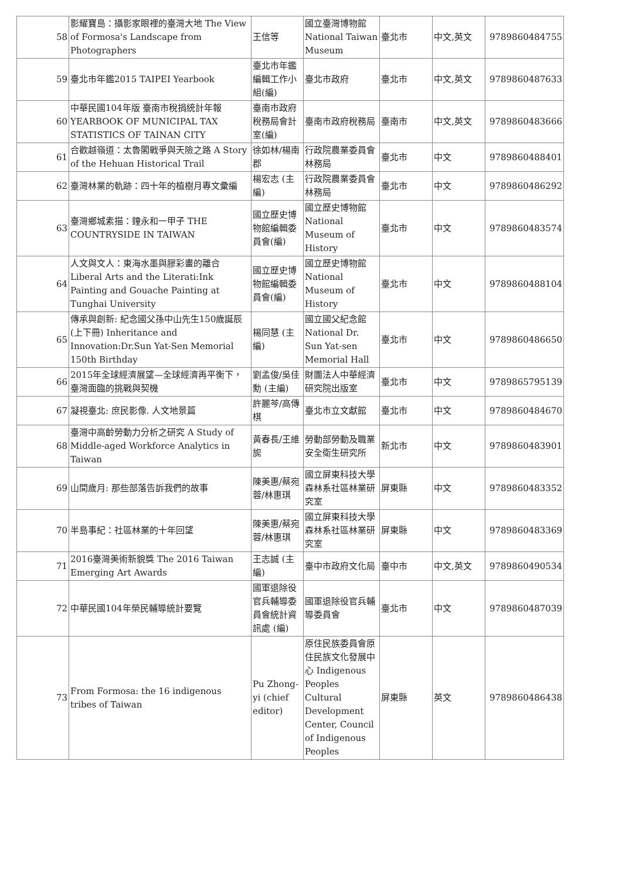| 58 | 影耀寶島：攝影家眼裡的臺灣大地 The View of Formosa's Landscape from Photographers | 王信等 | 國立臺灣博物館 National Taiwan Museum | 臺北市 | 中文,英文 | 9789860484755 |
| 59 | 臺北市年鑑2015 TAIPEI Yearbook | 臺北市年鑑編輯工作小組(編) | 臺北市政府 | 臺北市 | 中文,英文 | 9789860487633 |
| 60 | 中華民國104年版 臺南市稅捐統計年報 YEARBOOK OF MUNICIPAL TAX STATISTICS OF TAINAN CITY | 臺南市政府稅務局會計室(編) | 臺南市政府稅務局 | 臺南市 | 中文,英文 | 9789860483666 |
| 61 | 合歡越嶺道：太魯閣戰爭與天險之路 A Story of the Hehuan Historical Trail | 徐如林/楊南郡 | 行政院農業委員會林務局 | 臺北市 | 中文 | 9789860488401 |
| 62 | 臺灣林業的軌跡：四十年的植樹月專文彙編 | 楊宏志 (主編) | 行政院農業委員會林務局 | 臺北市 | 中文 | 9789860486292 |
| 63 | 臺灣鄉城素描：鐘永和一甲子 THE COUNTRYSIDE IN TAIWAN | 國立歷史博物館編輯委員會(編) | 國立歷史博物館 National Museum of History | 臺北市 | 中文 | 9789860483574 |
| 64 | 人文與文人：東海水墨與膠彩畫的離合 Liberal Arts and the Literati:Ink Painting and Gouache Painting at Tunghai University | 國立歷史博物館編輯委員會(編) | 國立歷史博物館 National Museum of History | 臺北市 | 中文 | 9789860488104 |
| 65 | 傳承與創新: 紀念國父孫中山先生150歲誕辰(上下冊) Inheritance and Innovation:Dr.Sun Yat-Sen Memorial 150th Birthday | 楊同慧 (主編) | 國立國父紀念館 National Dr. Sun Yat-sen Memorial Hall | 臺北市 | 中文 | 9789860486650 |
| 66 | 2015年全球經濟展望—全球經濟再平衡下，臺灣面臨的挑戰與契機 | 劉孟俊/吳佳勳 (主編) | 財團法人中華經濟研究院出版室 | 臺北市 | 中文 | 9789865795139 |
| 67 | 凝視臺北: 庶民影像. 人文地景篇 | 許麗芩/高傳棋 | 臺北市立文獻館 | 臺北市 | 中文 | 9789860484670 |
| 68 | 臺灣中高齡勞動力分析之研究 A Study of Middle-aged Workforce Analytics in Taiwan | 黃春長/王維旎 | 勞動部勞動及職業安全衛生研究所 | 新北市 | 中文 | 9789860483901 |
| 69 | 山間歲月: 那些部落告訴我們的故事 | 陳美惠/蔡宛蓉/林惠琪 | 國立屏東科技大學森林系社區林業研究室 | 屏東縣 | 中文 | 9789860483352 |
| 70 | 半島事紀：社區林業的十年回望 | 陳美惠/蔡宛蓉/林惠琪 | 國立屏東科技大學森林系社區林業研究室 | 屏東縣 | 中文 | 9789860483369 |
| 71 | 2016臺灣美術新貌獎 The 2016 Taiwan Emerging Art Awards | 王志誠 (主編) | 臺中市政府文化局 | 臺中市 | 中文,英文 | 9789860490534 |
| 72 | 中華民國104年榮民輔導統計要覽 | 國軍退除役官兵輔導委員會統計資訊處 (編) | 國軍退除役官兵輔導委員會 | 臺北市 | 中文 | 9789860487039 |
| 73 | From Formosa: the 16 indigenous tribes of Taiwan | Pu Zhong-yi (chief editor) | 原住民族委員會原住民族文化發展中心 Indigenous Peoples Cultural Development Center, Council of Indigenous Peoples | 屏東縣 | 英文 | 9789860486438 |